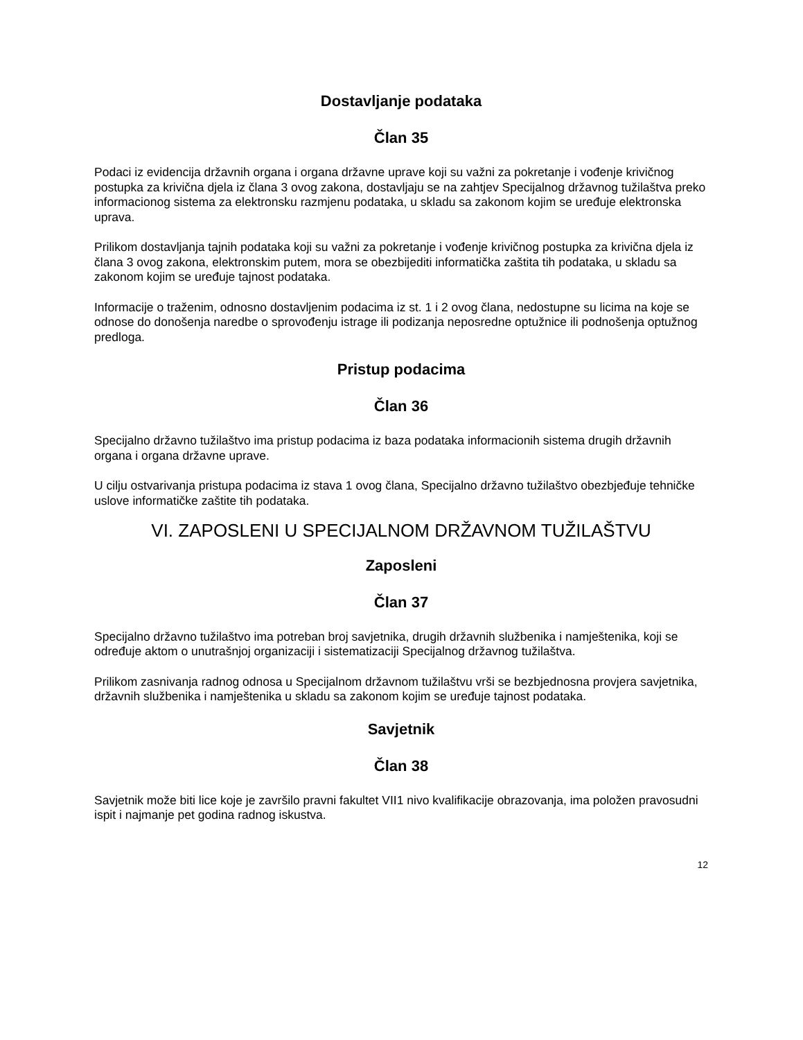Dostavljanje podataka
Član 35
Podaci iz evidencija državnih organa i organa državne uprave koji su važni za pokretanje i vođenje krivičnog postupka za krivična djela iz člana 3 ovog zakona, dostavljaju se na zahtjev Specijalnog državnog tužilaštva preko informacionog sistema za elektronsku razmjenu podataka, u skladu sa zakonom kojim se uređuje elektronska uprava.
Prilikom dostavljanja tajnih podataka koji su važni za pokretanje i vođenje krivičnog postupka za krivična djela iz člana 3 ovog zakona, elektronskim putem, mora se obezbijediti informatička zaštita tih podataka, u skladu sa zakonom kojim se uređuje tajnost podataka.
Informacije o traženim, odnosno dostavljenim podacima iz st. 1 i 2 ovog člana, nedostupne su licima na koje se odnose do donošenja naredbe o sprovođenju istrage ili podizanja neposredne optužnice ili podnošenja optužnog predloga.
Pristup podacima
Član 36
Specijalno državno tužilaštvo ima pristup podacima iz baza podataka informacionih sistema drugih državnih organa i organa državne uprave.
U cilju ostvarivanja pristupa podacima iz stava 1 ovog člana, Specijalno državno tužilaštvo obezbjeđuje tehničke uslove informatičke zaštite tih podataka.
VI. ZAPOSLENI U SPECIJALNOM DRŽAVNOM TUŽILAŠTVU
Zaposleni
Član 37
Specijalno državno tužilaštvo ima potreban broj savjetnika, drugih državnih službenika i namještenika, koji se određuje aktom o unutrašnjoj organizaciji i sistematizaciji Specijalnog državnog tužilaštva.
Prilikom zasnivanja radnog odnosa u Specijalnom državnom tužilaštvu vrši se bezbjednosna provjera savjetnika, državnih službenika i namještenika u skladu sa zakonom kojim se uređuje tajnost podataka.
Savjetnik
Član 38
Savjetnik može biti lice koje je završilo pravni fakultet VII1 nivo kvalifikacije obrazovanja, ima položen pravosudni ispit i najmanje pet godina radnog iskustva.
12